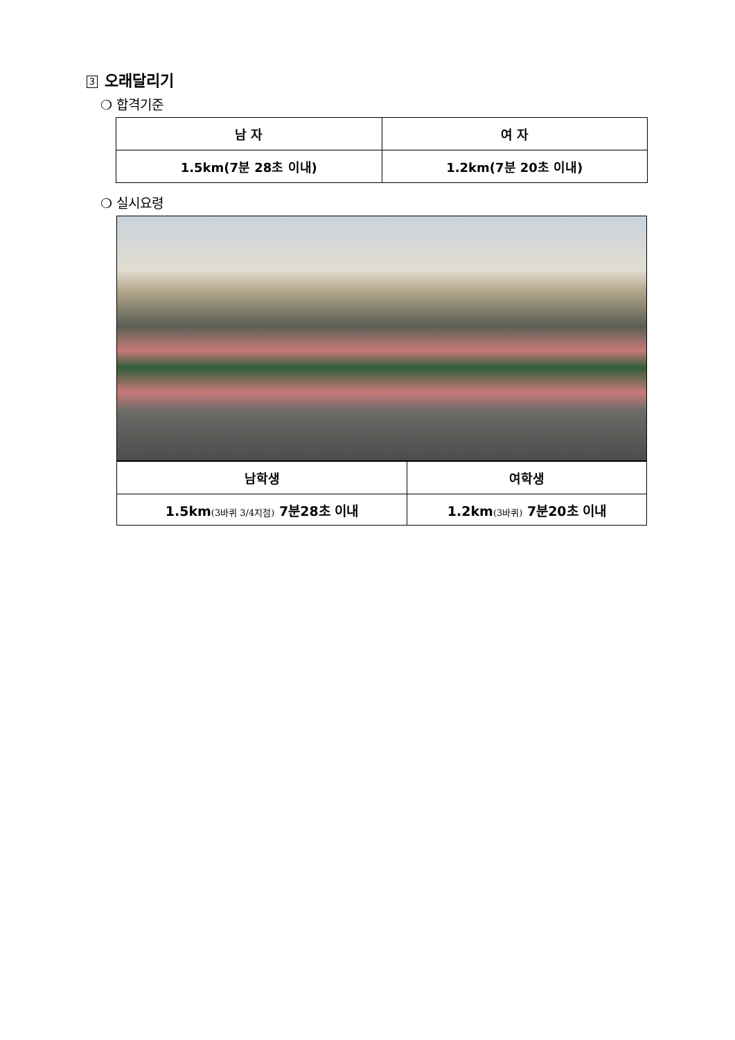3 오래달리기
❍ 합격기준
| 남 자 | 여 자 |
| --- | --- |
| 1.5km(7분 28초 이내) | 1.2km(7분 20초 이내) |
❍ 실시요령
| 남학생 | 여학생 |
| --- | --- |
| 1.5km (3바퀴 3/4지점) 7분28초 이내 | 1.2km (3바퀴) 7분20초 이내 |